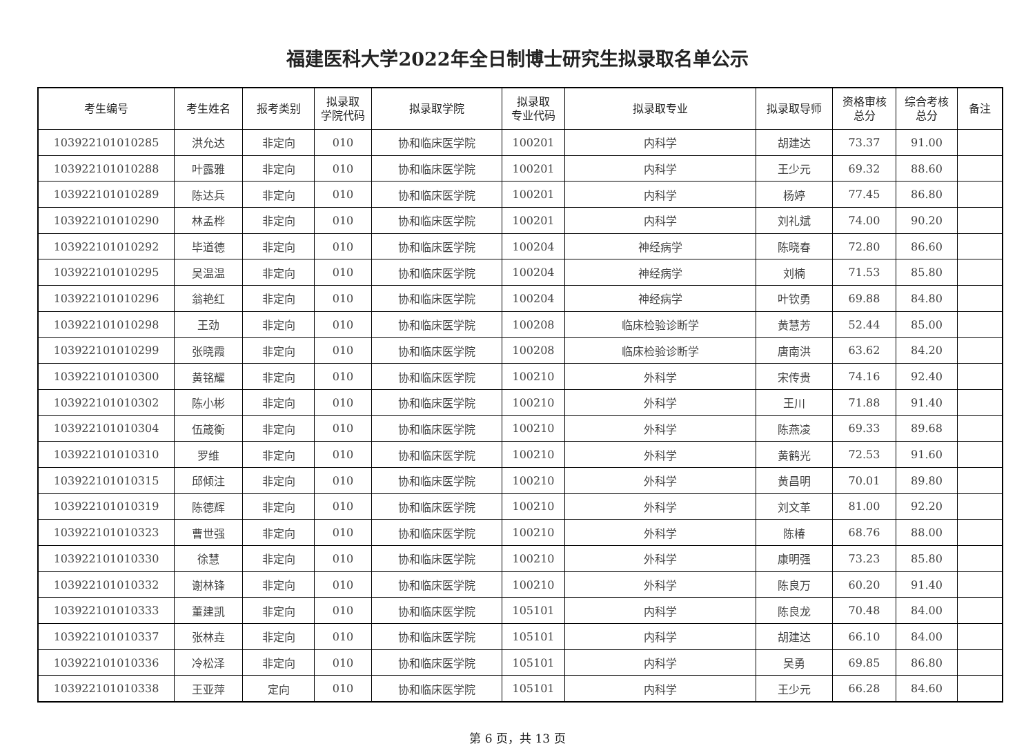福建医科大学2022年全日制博士研究生拟录取名单公示
| 考生编号 | 考生姓名 | 报考类别 | 拟录取 学院代码 | 拟录取学院 | 拟录取 专业代码 | 拟录取专业 | 拟录取导师 | 资格审核 总分 | 综合考核 总分 | 备注 |
| --- | --- | --- | --- | --- | --- | --- | --- | --- | --- | --- |
| 103922101010285 | 洪允达 | 非定向 | 010 | 协和临床医学院 | 100201 | 内科学 | 胡建达 | 73.37 | 91.00 | |
| 103922101010288 | 叶露雅 | 非定向 | 010 | 协和临床医学院 | 100201 | 内科学 | 王少元 | 69.32 | 88.60 | |
| 103922101010289 | 陈达兵 | 非定向 | 010 | 协和临床医学院 | 100201 | 内科学 | 杨婷 | 77.45 | 86.80 | |
| 103922101010290 | 林孟桦 | 非定向 | 010 | 协和临床医学院 | 100201 | 内科学 | 刘礼斌 | 74.00 | 90.20 | |
| 103922101010292 | 毕道德 | 非定向 | 010 | 协和临床医学院 | 100204 | 神经病学 | 陈晓春 | 72.80 | 86.60 | |
| 103922101010295 | 吴温温 | 非定向 | 010 | 协和临床医学院 | 100204 | 神经病学 | 刘楠 | 71.53 | 85.80 | |
| 103922101010296 | 翁艳红 | 非定向 | 010 | 协和临床医学院 | 100204 | 神经病学 | 叶钦勇 | 69.88 | 84.80 | |
| 103922101010298 | 王劲 | 非定向 | 010 | 协和临床医学院 | 100208 | 临床检验诊断学 | 黄慧芳 | 52.44 | 85.00 | |
| 103922101010299 | 张晓霞 | 非定向 | 010 | 协和临床医学院 | 100208 | 临床检验诊断学 | 唐南洪 | 63.62 | 84.20 | |
| 103922101010300 | 黄铭耀 | 非定向 | 010 | 协和临床医学院 | 100210 | 外科学 | 宋传贵 | 74.16 | 92.40 | |
| 103922101010302 | 陈小彬 | 非定向 | 010 | 协和临床医学院 | 100210 | 外科学 | 王川 | 71.88 | 91.40 | |
| 103922101010304 | 伍箴衡 | 非定向 | 010 | 协和临床医学院 | 100210 | 外科学 | 陈燕凌 | 69.33 | 89.68 | |
| 103922101010310 | 罗维 | 非定向 | 010 | 协和临床医学院 | 100210 | 外科学 | 黄鹤光 | 72.53 | 91.60 | |
| 103922101010315 | 邱倾注 | 非定向 | 010 | 协和临床医学院 | 100210 | 外科学 | 黄昌明 | 70.01 | 89.80 | |
| 103922101010319 | 陈德辉 | 非定向 | 010 | 协和临床医学院 | 100210 | 外科学 | 刘文革 | 81.00 | 92.20 | |
| 103922101010323 | 曹世强 | 非定向 | 010 | 协和临床医学院 | 100210 | 外科学 | 陈椿 | 68.76 | 88.00 | |
| 103922101010330 | 徐慧 | 非定向 | 010 | 协和临床医学院 | 100210 | 外科学 | 康明强 | 73.23 | 85.80 | |
| 103922101010332 | 谢林锋 | 非定向 | 010 | 协和临床医学院 | 100210 | 外科学 | 陈良万 | 60.20 | 91.40 | |
| 103922101010333 | 董建凯 | 非定向 | 010 | 协和临床医学院 | 105101 | 内科学 | 陈良龙 | 70.48 | 84.00 | |
| 103922101010337 | 张林垚 | 非定向 | 010 | 协和临床医学院 | 105101 | 内科学 | 胡建达 | 66.10 | 84.00 | |
| 103922101010336 | 冷松泽 | 非定向 | 010 | 协和临床医学院 | 105101 | 内科学 | 吴勇 | 69.85 | 86.80 | |
| 103922101010338 | 王亚萍 | 定向 | 010 | 协和临床医学院 | 105101 | 内科学 | 王少元 | 66.28 | 84.60 | |
第 6 页，共 13 页